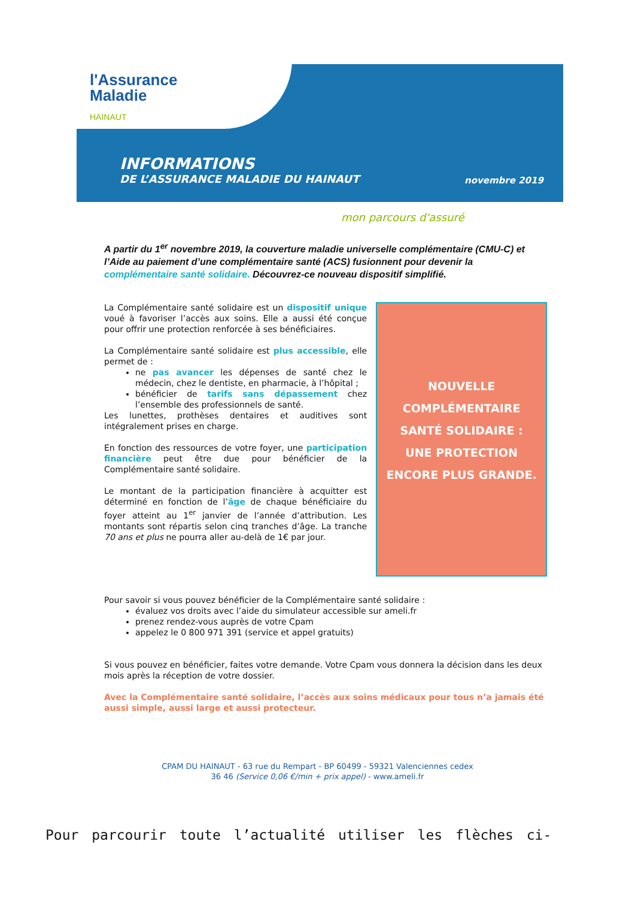l'Assurance
Maladie
HAINAUT
INFORMATIONS
DE L’ASSURANCE MALADIE DU HAINAUT
novembre 2019
mon parcours d'assuré
A partir du 1<sup>er</sup> novembre 2019, la couverture maladie universelle complémentaire (CMU-C) et l’Aide au paiement d’une complémentaire santé (ACS) fusionnent pour devenir la complémentaire santé solidaire. Découvrez-ce nouveau dispositif simplifié.
La Complémentaire santé solidaire est un dispositif unique voué à favoriser l’accès aux soins. Elle a aussi été conçue pour offrir une protection renforcée à ses bénéficiaires.
La Complémentaire santé solidaire est plus accessible, elle permet de :
ne pas avancer les dépenses de santé chez le médecin, chez le dentiste, en pharmacie, à l’hôpital ;
bénéficier de tarifs sans dépassement chez l’ensemble des professionnels de santé.
Les lunettes, prothèses dentaires et auditives sont intégralement prises en charge.
En fonction des ressources de votre foyer, une participation financière peut être due pour bénéficier de la Complémentaire santé solidaire.
Le montant de la participation financière à acquitter est déterminé en fonction de l’âge de chaque bénéficiaire du foyer atteint au 1<sup>er</sup> janvier de l’année d’attribution. Les montants sont répartis selon cinq tranches d’âge. La tranche 70 ans et plus ne pourra aller au-delà de 1€ par jour.
NOUVELLE
COMPLÉMENTAIRE
SANTÉ SOLIDAIRE :
UNE PROTECTION
ENCORE PLUS GRANDE.
Pour savoir si vous pouvez bénéficier de la Complémentaire santé solidaire :
évaluez vos droits avec l’aide du simulateur accessible sur ameli.fr
prenez rendez-vous auprès de votre Cpam
appelez le 0 800 971 391 (service et appel gratuits)
Si vous pouvez en bénéficier, faites votre demande. Votre Cpam vous donnera la décision dans les deux mois après la réception de votre dossier.
Avec la Complémentaire santé solidaire, l’accès aux soins médicaux pour tous n’a jamais été aussi simple, aussi large et aussi protecteur.
CPAM DU HAINAUT - 63 rue du Rempart - BP 60499 - 59321 Valenciennes cedex
36 46 (Service 0,06 €/min + prix appel) - www.ameli.fr
Pour parcourir toute l’actualité utiliser les flèches ci-